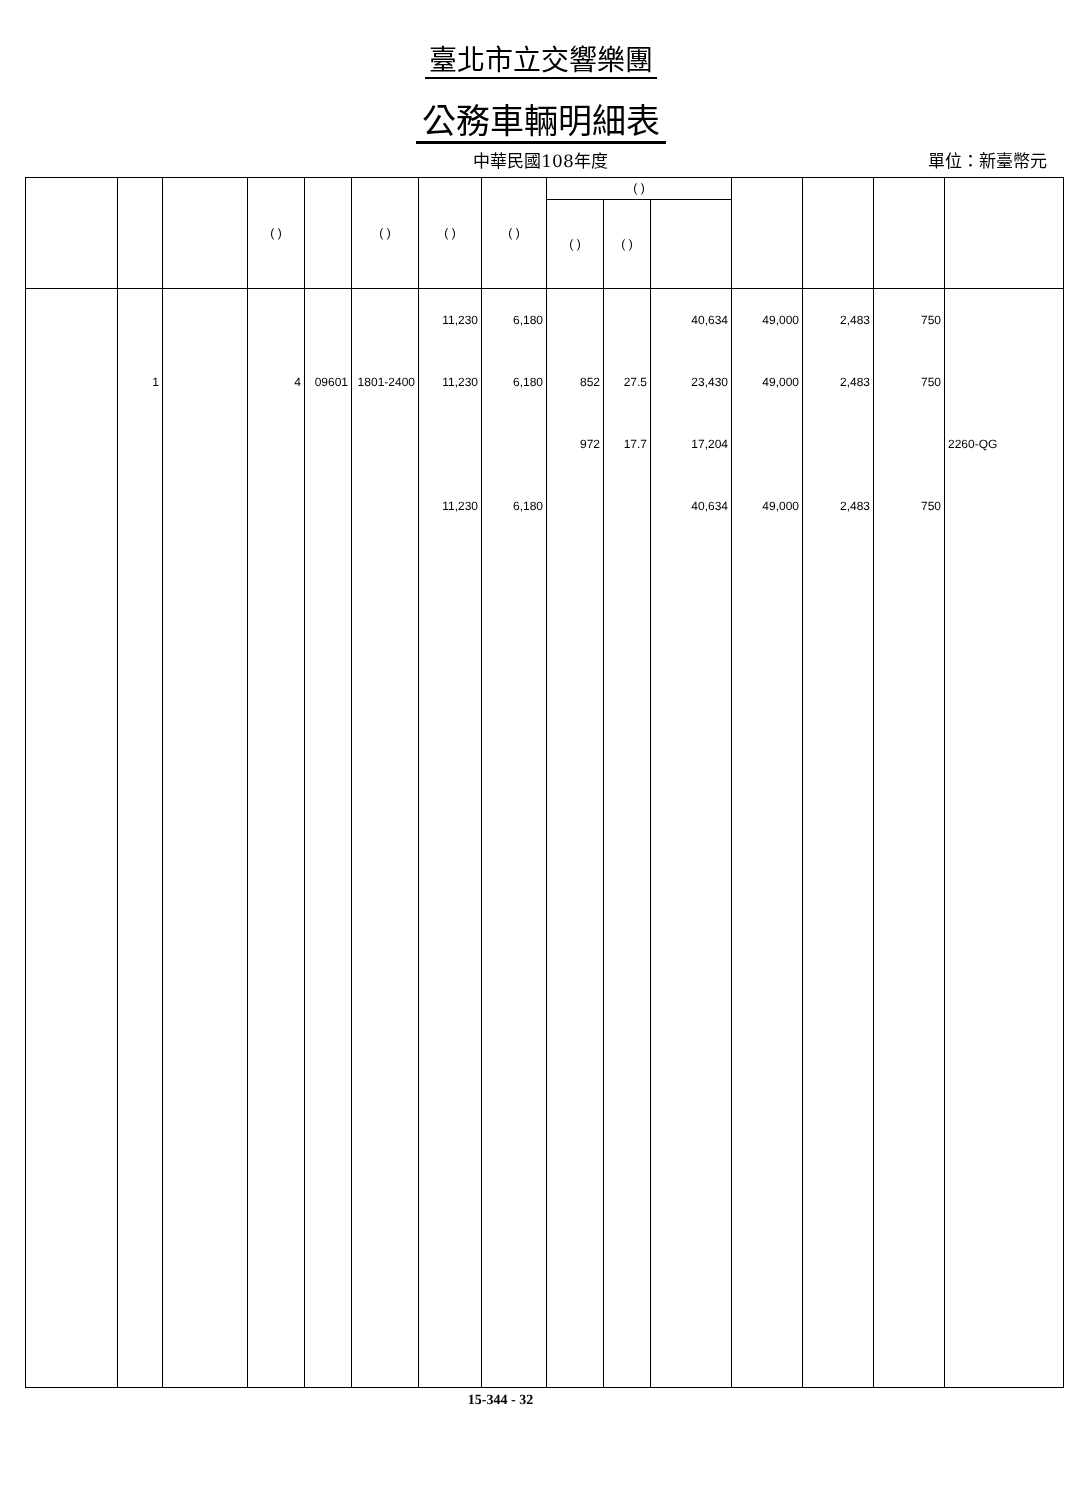臺北市立交響樂團
公務車輛明細表
中華民國108年度
單位：新臺幣元
| | | | ( ) | | ( ) | ( ) | ( ) | ( ) | | | | | | |
| --- | --- | --- | --- | --- | --- | --- | --- | --- | --- | --- | --- | --- | --- | --- |
| | | | | | | | | ( ) | ( ) | | | | | |
| | | | | | | 11,230 | 6,180 | | | 40,634 | 49,000 | 2,483 | 750 | |
| | 1 | | 4 | 09601 | 1801-2400 | 11,230 | 6,180 | 852 | 27.5 | 23,430 | 49,000 | 2,483 | 750 | |
| | | | | | | | | 972 | 17.7 | 17,204 | | | | 2260-QG |
| | | | | | | 11,230 | 6,180 | | | 40,634 | 49,000 | 2,483 | 750 | |
15-344 - 32